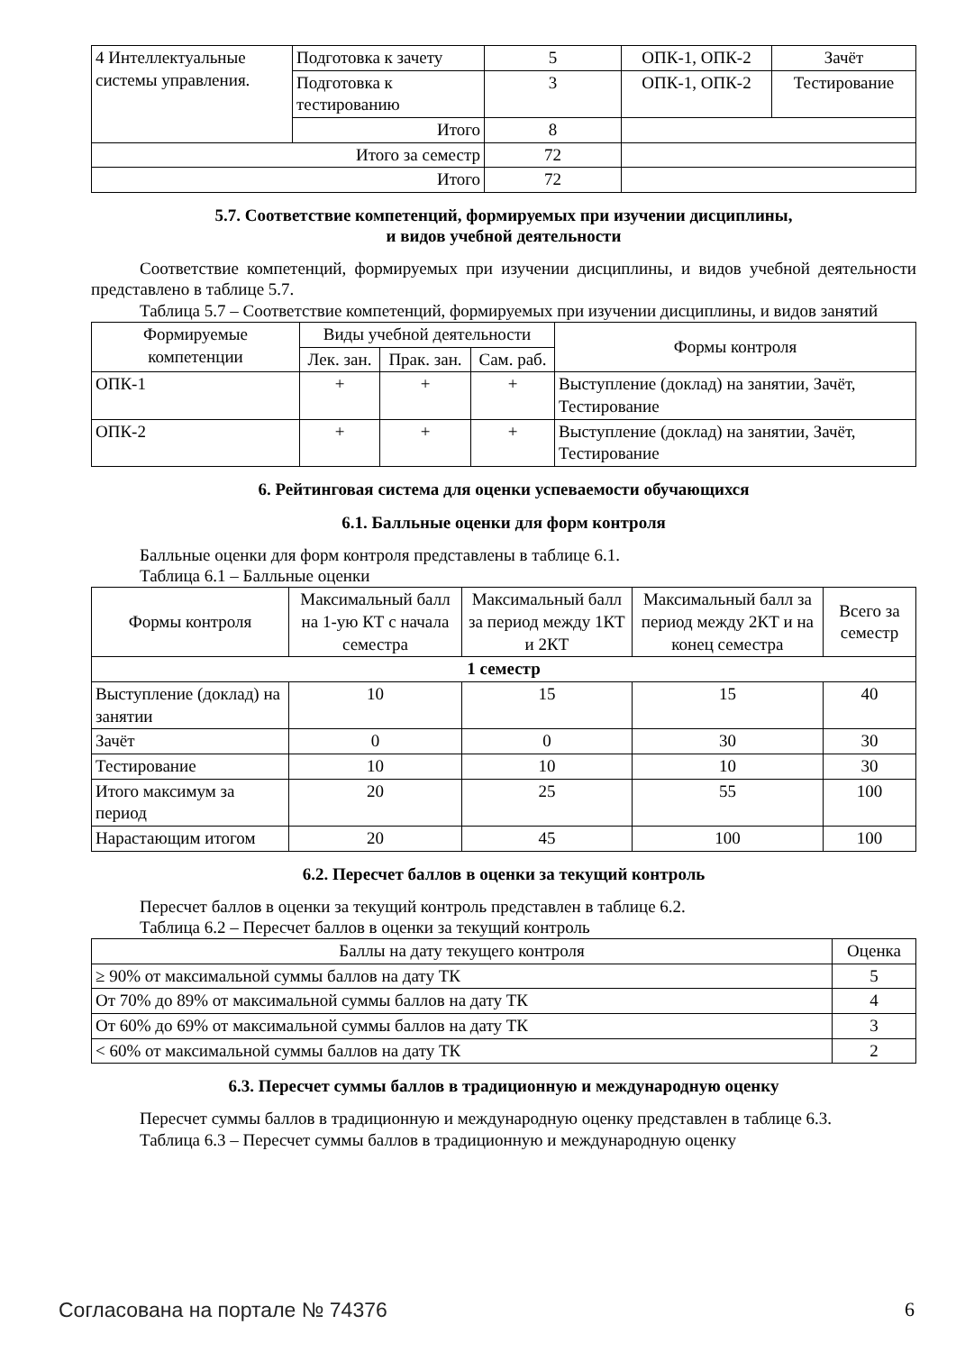| 4 Интеллектуальные системы управления. | Подготовка к зачету | 5 | ОПК-1, ОПК-2 | Зачёт |
| | Подготовка к тестированию | 3 | ОПК-1, ОПК-2 | Тестирование |
| | Итого | 8 | | |
| Итого за семестр | | 72 | | |
| Итого | | 72 | | |
5.7. Соответствие компетенций, формируемых при изучении дисциплины,
и видов учебной деятельности
Соответствие компетенций, формируемых при изучении дисциплины, и видов учебной деятельности представлено в таблице 5.7.
Таблица 5.7 – Соответствие компетенций, формируемых при изучении дисциплины, и видов занятий
| Формируемые компетенции | Виды учебной деятельности | | | Формы контроля |
| --- | --- | --- | --- | --- |
| | Лек. зан. | Прак. зан. | Сам. раб. | |
| ОПК-1 | + | + | + | Выступление (доклад) на занятии, Зачёт, Тестирование |
| ОПК-2 | + | + | + | Выступление (доклад) на занятии, Зачёт, Тестирование |
6. Рейтинговая система для оценки успеваемости обучающихся
6.1. Балльные оценки для форм контроля
Балльные оценки для форм контроля представлены в таблице 6.1.
Таблица 6.1 – Балльные оценки
| Формы контроля | Максимальный балл на 1-ую КТ с начала семестра | Максимальный балл за период между 1КТ и 2КТ | Максимальный балл за период между 2КТ и на конец семестра | Всего за семестр |
| --- | --- | --- | --- | --- |
| 1 семестр | | | | |
| Выступление (доклад) на занятии | 10 | 15 | 15 | 40 |
| Зачёт | 0 | 0 | 30 | 30 |
| Тестирование | 10 | 10 | 10 | 30 |
| Итого максимум за период | 20 | 25 | 55 | 100 |
| Нарастающим итогом | 20 | 45 | 100 | 100 |
6.2. Пересчет баллов в оценки за текущий контроль
Пересчет баллов в оценки за текущий контроль представлен в таблице 6.2.
Таблица 6.2 – Пересчет баллов в оценки за текущий контроль
| Баллы на дату текущего контроля | Оценка |
| --- | --- |
| ≥ 90% от максимальной суммы баллов на дату ТК | 5 |
| От 70% до 89% от максимальной суммы баллов на дату ТК | 4 |
| От 60% до 69% от максимальной суммы баллов на дату ТК | 3 |
| < 60% от максимальной суммы баллов на дату ТК | 2 |
6.3. Пересчет суммы баллов в традиционную и международную оценку
Пересчет суммы баллов в традиционную и международную оценку представлен в таблице 6.3.
Таблица 6.3 – Пересчет суммы баллов в традиционную и международную оценку
Согласована на портале № 74376 6